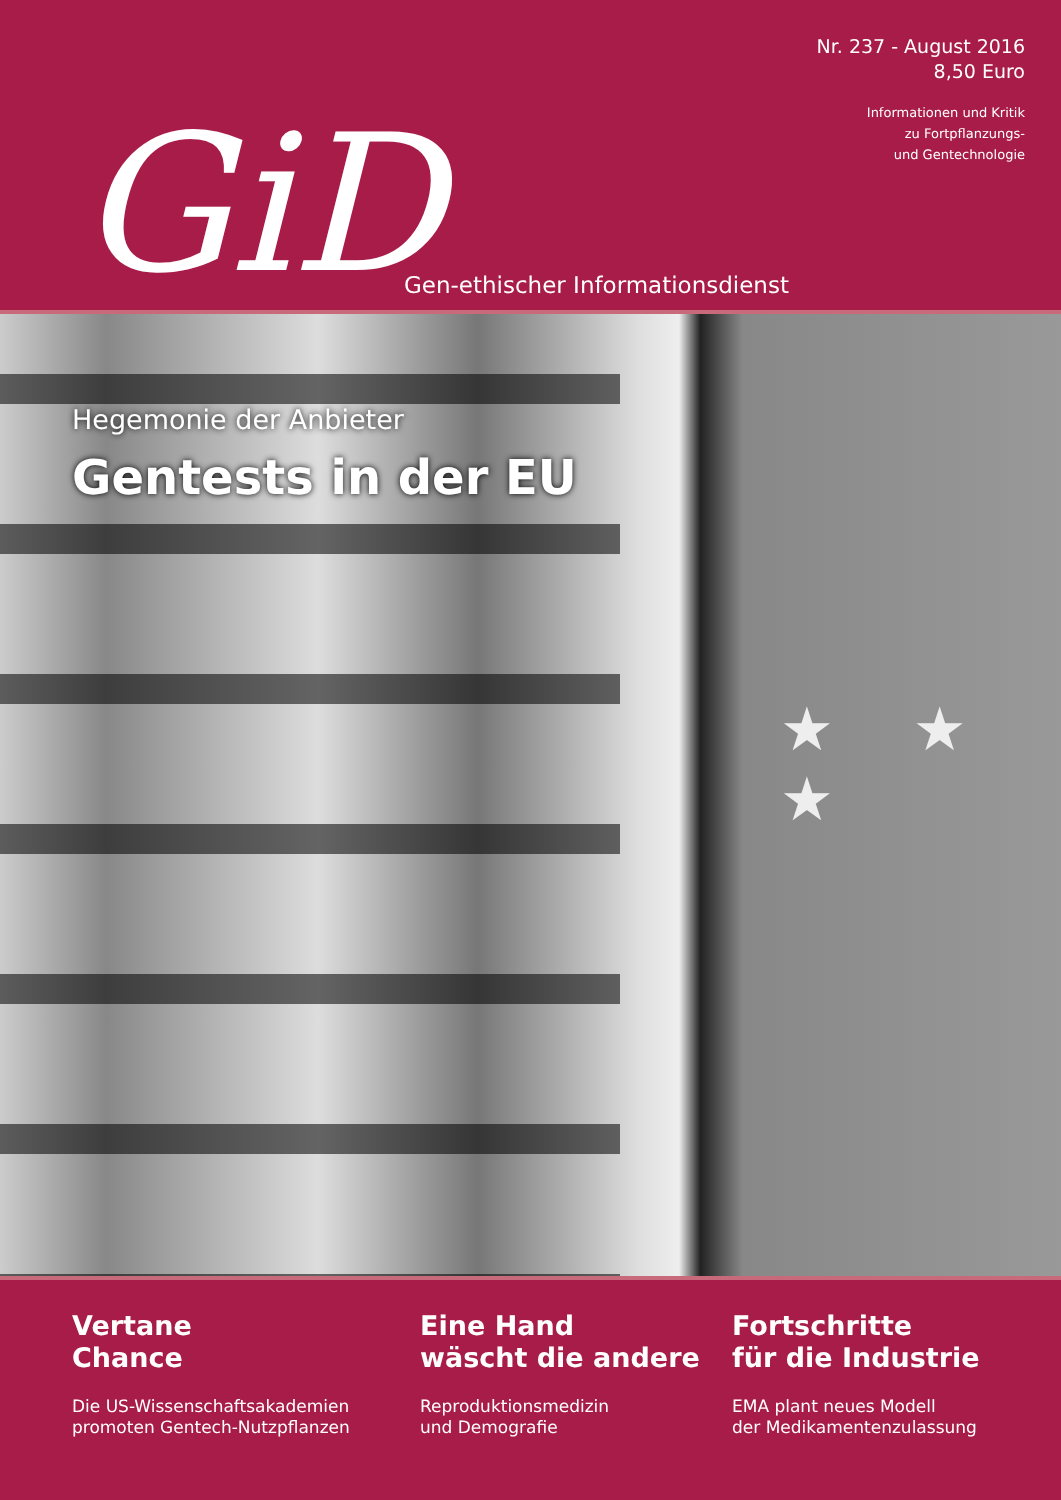Nr. 237 - August 2016
8,50 Euro
Informationen und Kritik
zu Fortpflanzungs-
und Gentechnologie
GiD
Gen-ethischer Informationsdienst
Hegemonie der Anbieter
Gentests in der EU
★ ★ ★
Vertane
Chance
Die US-Wissenschaftsakademien
promoten Gentech-Nutzpflanzen
Eine Hand
wäscht die andere
Reproduktionsmedizin
und Demografie
Fortschritte
für die Industrie
EMA plant neues Modell
der Medikamentenzulassung